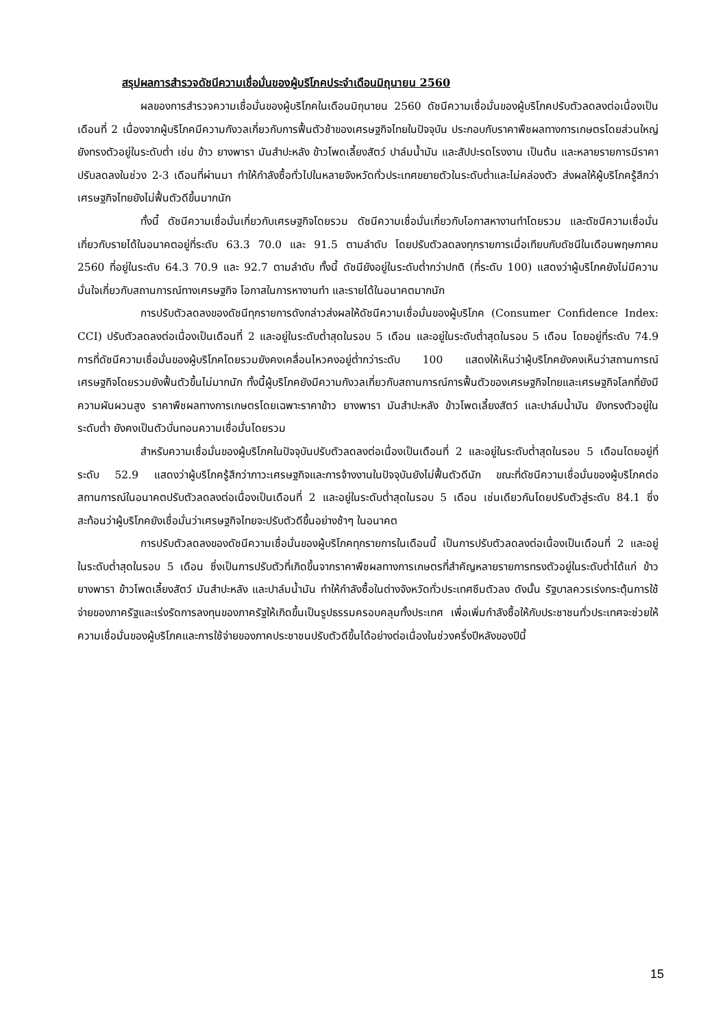สรุปผลการสำรวจดัชนีความเชื่อมั่นของผู้บริโภคประจำเดือนมิถุนายน 2560
ผลของการสำรวจความเชื่อมั่นของผู้บริโภคในเดือนมิถุนายน 2560 ดัชนีความเชื่อมั่นของผู้บริโภคปรับตัวลดลงต่อเนื่องเป็นเดือนที่ 2 เนื่องจากผู้บริโภคมีความกังวลเกี่ยวกับการฟื้นตัวช้าของเศรษฐกิจไทยในปัจจุบัน ประกอบกับราคาพืชผลทางการเกษตรโดยส่วนใหญ่ยังทรงตัวอยู่ในระดับต่ำ เช่น ข้าว ยางพารา มันสำปะหลัง ข้าวโพดเลี้ยงสัตว์ ปาล์มน้ำมัน และสัปปะรดโรงงาน เป็นต้น และหลายรายการมีราคาปรับลดลงในช่วง 2-3 เดือนที่ผ่านมา ทำให้กำลังซื้อทั่วไปในหลายจังหวัดทั่วประเทศขยายตัวในระดับต่ำและไม่คล่องตัว ส่งผลให้ผู้บริโภครู้สึกว่าเศรษฐกิจไทยยังไม่ฟื้นตัวดีขึ้นมากนัก
ทั้งนี้ ดัชนีความเชื่อมั่นเกี่ยวกับเศรษฐกิจโดยรวม ดัชนีความเชื่อมั่นเกี่ยวกับโอกาสหางานทำโดยรวม และดัชนีความเชื่อมั่นเกี่ยวกับรายได้ในอนาคตอยู่ที่ระดับ 63.3 70.0 และ 91.5 ตามลำดับ โดยปรับตัวลดลงทุกรายการเมื่อเทียบกับดัชนีในเดือนพฤษภาคม 2560 ที่อยู่ในระดับ 64.3 70.9 และ 92.7 ตามลำดับ ทั้งนี้ ดัชนียังอยู่ในระดับต่ำกว่าปกติ (ที่ระดับ 100) แสดงว่าผู้บริโภคยังไม่มีความมั่นใจเกี่ยวกับสถานการณ์ทางเศรษฐกิจ โอกาสในการหางานทำ และรายได้ในอนาคตมากนัก
การปรับตัวลดลงของดัชนีทุกรายการดังกล่าวส่งผลให้ดัชนีความเชื่อมั่นของผู้บริโภค (Consumer Confidence Index: CCI) ปรับตัวลดลงต่อเนื่องเป็นเดือนที่ 2 และอยู่ในระดับต่ำสุดในรอบ 5 เดือน และอยู่ในระดับต่ำสุดในรอบ 5 เดือน โดยอยู่ที่ระดับ 74.9 การที่ดัชนีความเชื่อมั่นของผู้บริโภคโดยรวมยังคงเคลื่อนไหวคงอยู่ต่ำกว่าระดับ 100 แสดงให้เห็นว่าผู้บริโภคยังคงเห็นว่าสถานการณ์เศรษฐกิจโดยรวมยังฟื้นตัวขึ้นไม่มากนัก ทั้งนี้ผู้บริโภคยังมีความกังวลเกี่ยวกับสถานการณ์การฟื้นตัวของเศรษฐกิจไทยและเศรษฐกิจโลกที่ยังมีความผันผวนสูง ราคาพืชผลทางการเกษตรโดยเฉพาะราคาข้าว ยางพารา มันสำปะหลัง ข้าวโพดเลี้ยงสัตว์ และปาล์มน้ำมัน ยังทรงตัวอยู่ในระดับต่ำ ยังคงเป็นตัวบั่นทอนความเชื่อมั่นโดยรวม
สำหรับความเชื่อมั่นของผู้บริโภคในปัจจุบันปรับตัวลดลงต่อเนื่องเป็นเดือนที่ 2 และอยู่ในระดับต่ำสุดในรอบ 5 เดือนโดยอยู่ที่ระดับ 52.9 แสดงว่าผู้บริโภครู้สึกว่าภาวะเศรษฐกิจและการจ้างงานในปัจจุบันยังไม่ฟื้นตัวดีนัก ขณะที่ดัชนีความเชื่อมั่นของผู้บริโภคต่อสถานการณ์ในอนาคตปรับตัวลดลงต่อเนื่องเป็นเดือนที่ 2 และอยู่ในระดับต่ำสุดในรอบ 5 เดือน เช่นเดียวกันโดยปรับตัวสู่ระดับ 84.1 ซึ่งสะท้อนว่าผู้บริโภคยังเชื่อมั่นว่าเศรษฐกิจไทยจะปรับตัวดีขึ้นอย่างช้าๆ ในอนาคต
การปรับตัวลดลงของดัชนีความเชื่อมั่นของผู้บริโภคทุกรายการในเดือนนี้ เป็นการปรับตัวลดลงต่อเนื่องเป็นเดือนที่ 2 และอยู่ในระดับต่ำสุดในรอบ 5 เดือน ซึ่งเป็นการปรับตัวที่เกิดขึ้นจากราคาพืชผลทางการเกษตรที่สำคัญหลายรายการทรงตัวอยู่ในระดับต่ำได้แก่ ข้าว ยางพารา ข้าวโพดเลี้ยงสัตว์ มันสำปะหลัง และปาล์มน้ำมัน ทำให้กำลังซื้อในต่างจังหวัดทั่วประเทศซึมตัวลง ดังนั้น รัฐบาลควรเร่งกระตุ้นการใช้จ่ายของภาครัฐและเร่งรัดการลงทุนของภาครัฐให้เกิดขึ้นเป็นรูปธรรมครอบคลุมทั้งประเทศ เพื่อเพิ่มกำลังซื้อให้กับประชาชนทั่วประเทศจะช่วยให้ความเชื่อมั่นของผู้บริโภคและการใช้จ่ายของภาคประชาชนปรับตัวดีขึ้นได้อย่างต่อเนื่องในช่วงครึ่งปีหลังของปีนี้
15